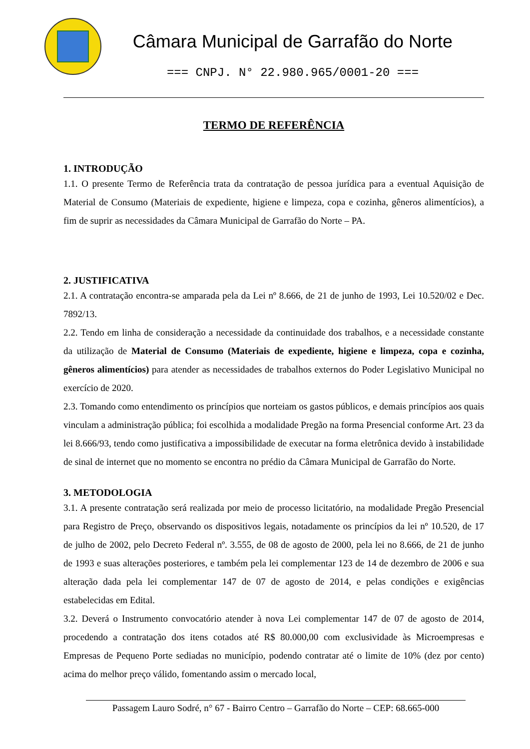Câmara Municipal de Garrafão do Norte
=== CNPJ. N° 22.980.965/0001-20 ===
TERMO DE REFERÊNCIA
1. INTRODUÇÃO
1.1. O presente Termo de Referência trata da contratação de pessoa jurídica para a eventual Aquisição de Material de Consumo (Materiais de expediente, higiene e limpeza, copa e cozinha, gêneros alimentícios), a fim de suprir as necessidades da Câmara Municipal de Garrafão do Norte – PA.
2. JUSTIFICATIVA
2.1. A contratação encontra-se amparada pela da Lei nº 8.666, de 21 de junho de 1993, Lei 10.520/02 e Dec. 7892/13.
2.2. Tendo em linha de consideração a necessidade da continuidade dos trabalhos, e a necessidade constante da utilização de Material de Consumo (Materiais de expediente, higiene e limpeza, copa e cozinha, gêneros alimentícios) para atender as necessidades de trabalhos externos do Poder Legislativo Municipal no exercício de 2020.
2.3. Tomando como entendimento os princípios que norteiam os gastos públicos, e demais princípios aos quais vinculam a administração pública; foi escolhida a modalidade Pregão na forma Presencial conforme Art. 23 da lei 8.666/93, tendo como justificativa a impossibilidade de executar na forma eletrônica devido à instabilidade de sinal de internet que no momento se encontra no prédio da Câmara Municipal de Garrafão do Norte.
3. METODOLOGIA
3.1. A presente contratação será realizada por meio de processo licitatório, na modalidade Pregão Presencial para Registro de Preço, observando os dispositivos legais, notadamente os princípios da lei nº 10.520, de 17 de julho de 2002, pelo Decreto Federal nº. 3.555, de 08 de agosto de 2000, pela lei no 8.666, de 21 de junho de 1993 e suas alterações posteriores, e também pela lei complementar 123 de 14 de dezembro de 2006 e sua alteração dada pela lei complementar 147 de 07 de agosto de 2014, e pelas condições e exigências estabelecidas em Edital.
3.2. Deverá o Instrumento convocatório atender à nova Lei complementar 147 de 07 de agosto de 2014, procedendo a contratação dos itens cotados até R$ 80.000,00 com exclusividade às Microempresas e Empresas de Pequeno Porte sediadas no município, podendo contratar até o limite de 10% (dez por cento) acima do melhor preço válido, fomentando assim o mercado local,
Passagem Lauro Sodré, n° 67 - Bairro Centro – Garrafão do Norte – CEP: 68.665-000